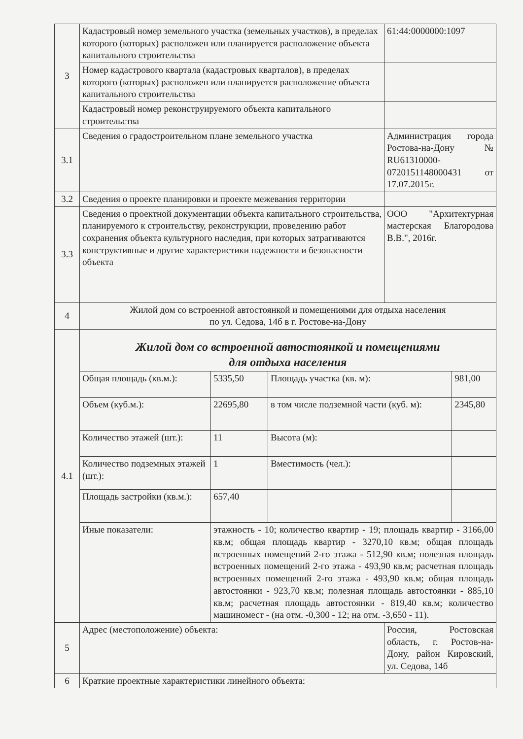| 3 | Кадастровый номер земельного участка (земельных участков), в пределах которого (которых) расположен или планируется расположение объекта капитального строительства | | | 61:44:0000000:1097 | |
| | Номер кадастрового квартала (кадастровых кварталов), в пределах которого (которых) расположен или планируется расположение объекта капитального строительства | | | | |
| | Кадастровый номер реконструируемого объекта капитального строительства | | | | |
| 3.1 | Сведения о градостроительном плане земельного участка | | | Администрация города Ростова-на-Дону № RU61310000-0720151148000431 от 17.07.2015г. | |
| 3.2 | Сведения о проекте планировки и проекте межевания территории | | | | |
| 3.3 | Сведения о проектной документации объекта капитального строительства, планируемого к строительству, реконструкции, проведению работ сохранения объекта культурного наследия, при которых затрагиваются конструктивные и другие характеристики надежности и безопасности объекта | | | ООО "Архитектурная мастерская Благородова В.В.", 2016г. | |
| 4 | Жилой дом со встроенной автостоянкой и помещениями для отдыха населения по ул. Седова, 14б в г. Ростове-на-Дону | | | | |
| 4.1 | Жилой дом со встроенной автостоянкой и помещениями для отдыха населения | | | | |
| | Общая площадь (кв.м.): | 5335,50 | Площадь участка (кв. м): | | 981,00 |
| | Объем (куб.м.): | 22695,80 | в том числе подземной части (куб. м): | | 2345,80 |
| | Количество этажей (шт.): | 11 | Высота (м): | | |
| | Количество подземных этажей (шт.): | 1 | Вместимость (чел.): | | |
| | Площадь застройки (кв.м.): | 657,40 | | | |
| | Иные показатели: | этажность - 10; количество квартир - 19; площадь квартир - 3166,00 кв.м; общая площадь квартир - 3270,10 кв.м; общая площадь встроенных помещений 2-го этажа - 512,90 кв.м; полезная площадь встроенных помещений 2-го этажа - 493,90 кв.м; расчетная площадь встроенных помещений 2-го этажа - 493,90 кв.м; общая площадь автостоянки - 923,70 кв.м; полезная площадь автостоянки - 885,10 кв.м; расчетная площадь автостоянки - 819,40 кв.м; количество машиномест - (на отм. -0,300 - 12; на отм. -3,650 - 11). | | | |
| 5 | Адрес (местоположение) объекта: | | | Россия, Ростовская область, г. Ростов-на-Дону, район Кировский, ул. Седова, 14б | |
| 6 | Краткие проектные характеристики линейного объекта: | | | | |